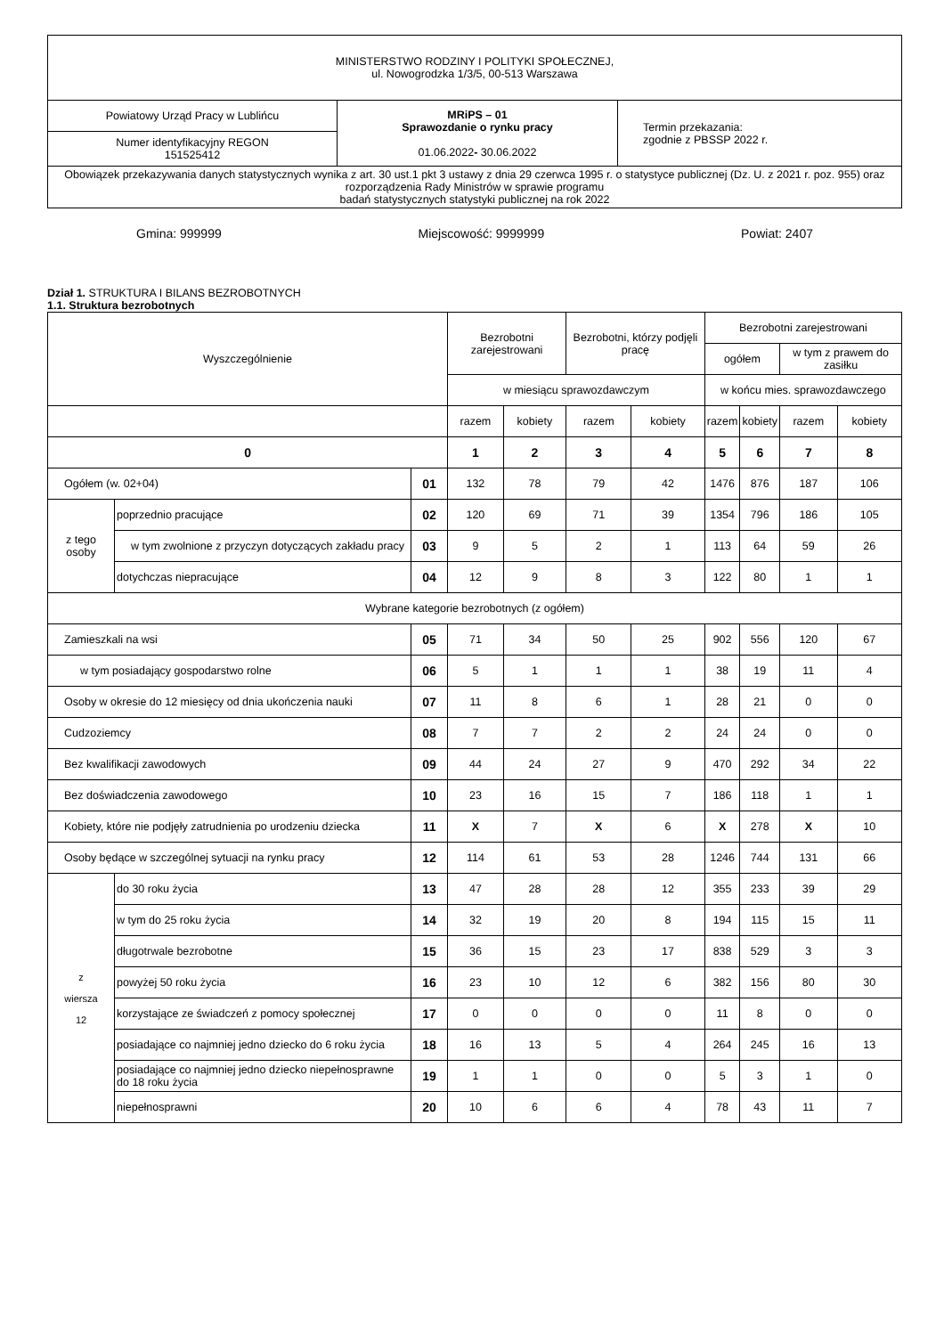| MINISTERSTWO RODZINY I POLITYKI SPOŁECZNEJ, ul. Nowogrodzka 1/3/5, 00-513 Warszawa | | |
| Powiatowy Urząd Pracy w Lublińcu | MRiPS – 01 Sprawozdanie o rynku pracy 01.06.2022 - 30.06.2022 | Termin przekazania: zgodnie z PBSSP 2022 r. |
| Numer identyfikacyjny REGON 151525412 | | |
| Obowiązek przekazywania danych statystycznych wynika z art. 30 ust.1 pkt 3 ustawy z dnia 29 czerwca 1995 r. o statystyce publicznej (Dz. U. z 2021 r. poz. 955) oraz rozporządzenia Rady Ministrów w sprawie programu badań statystycznych statystyki publicznej na rok 2022 | | |
Gmina: 999999 Miejscowość: 9999999 Powiat: 2407
Dział 1. STRUKTURA I BILANS BEZROBOTNYCH
1.1. Struktura bezrobotnych
| Wyszczególnienie | | | Bezrobotni zarejestrowani | | Bezrobotni, którzy podjęli pracę | | Bezrobotni zarejestrowani | | | |
| --- | --- | --- | --- | --- | --- | --- | --- | --- | --- | --- |
| | | | | | | | ogółem | | w tym z prawem do zasiłku | |
| | | | w miesiącu sprawozdawczym | | | | w końcu mies. sprawozdawczego | | | |
| | | | razem | kobiety | razem | kobiety | razem | kobiety | razem | kobiety |
| 0 | | | 1 | 2 | 3 | 4 | 5 | 6 | 7 | 8 |
| Ogółem (w. 02+04) | | 01 | 132 | 78 | 79 | 42 | 1476 | 876 | 187 | 106 |
| z tego osoby | poprzednio pracujące | 02 | 120 | 69 | 71 | 39 | 1354 | 796 | 186 | 105 |
| | w tym zwolnione z przyczyn dotyczących zakładu pracy | 03 | 9 | 5 | 2 | 1 | 113 | 64 | 59 | 26 |
| | dotychczas niepracujące | 04 | 12 | 9 | 8 | 3 | 122 | 80 | 1 | 1 |
| Wybrane kategorie bezrobotnych (z ogółem) | | | | | | | | | | |
| Zamieszkali na wsi | | 05 | 71 | 34 | 50 | 25 | 902 | 556 | 120 | 67 |
| w tym posiadający gospodarstwo rolne | | 06 | 5 | 1 | 1 | 1 | 38 | 19 | 11 | 4 |
| Osoby w okresie do 12 miesięcy od dnia ukończenia nauki | | 07 | 11 | 8 | 6 | 1 | 28 | 21 | 0 | 0 |
| Cudzoziemcy | | 08 | 7 | 7 | 2 | 2 | 24 | 24 | 0 | 0 |
| Bez kwalifikacji zawodowych | | 09 | 44 | 24 | 27 | 9 | 470 | 292 | 34 | 22 |
| Bez doświadczenia zawodowego | | 10 | 23 | 16 | 15 | 7 | 186 | 118 | 1 | 1 |
| Kobiety, które nie podjęły zatrudnienia po urodzeniu dziecka | | 11 | X | 7 | X | 6 | X | 278 | X | 10 |
| Osoby będące w szczególnej sytuacji na rynku pracy | | 12 | 114 | 61 | 53 | 28 | 1246 | 744 | 131 | 66 |
| z wiersza 12 | do 30 roku życia | 13 | 47 | 28 | 28 | 12 | 355 | 233 | 39 | 29 |
| | w tym do 25 roku życia | 14 | 32 | 19 | 20 | 8 | 194 | 115 | 15 | 11 |
| | długotrwale bezrobotne | 15 | 36 | 15 | 23 | 17 | 838 | 529 | 3 | 3 |
| | powyżej 50 roku życia | 16 | 23 | 10 | 12 | 6 | 382 | 156 | 80 | 30 |
| | korzystające ze świadczeń z pomocy społecznej | 17 | 0 | 0 | 0 | 0 | 11 | 8 | 0 | 0 |
| | posiadające co najmniej jedno dziecko do 6 roku życia | 18 | 16 | 13 | 5 | 4 | 264 | 245 | 16 | 13 |
| | posiadające co najmniej jedno dziecko niepełnosprawne do 18 roku życia | 19 | 1 | 1 | 0 | 0 | 5 | 3 | 1 | 0 |
| | niepełnosprawni | 20 | 10 | 6 | 6 | 4 | 78 | 43 | 11 | 7 |